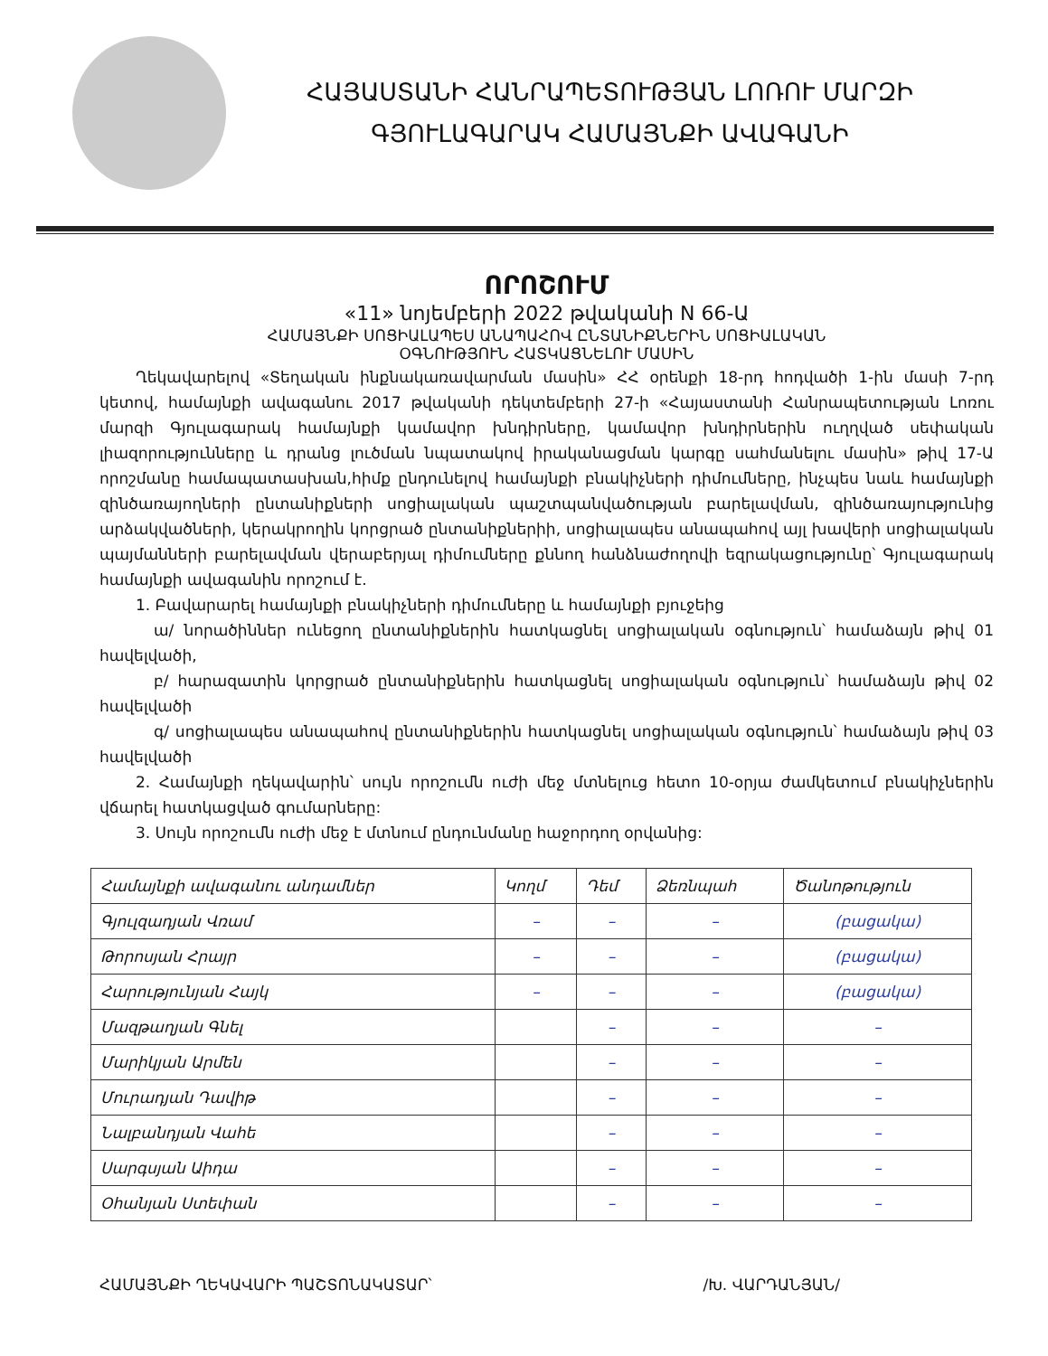ՀԱՅԱՍՏԱՆԻ ՀԱՆՐԱՊԵՏՈՒԹՅԱՆ ԼՈՌՈՒ ՄԱՐԶԻ
ԳՅՈՒԼԱԳԱՐԱԿ ՀԱՄԱՅՆՔԻ ԱՎԱԳԱՆԻ
ՈՐՈՇՈՒՄ
«11» նոյեմբերի 2022 թվականի N 66-Ա
ՀԱՄԱՅՆՔԻ ՍՈՑԻԱԼԱՊԵՍ ԱՆԱՊԱՀՈՎ ԸՆՏԱՆԻՔՆԵՐԻՆ ՍՈՑԻԱԼԱԿԱՆ
ՕԳՆՈՒԹՅՈՒՆ ՀԱՏԿԱՑՆԵԼՈՒ ՄԱՍԻՆ
Ղեկավարելով «Տեղական ինքնակառավարման մասին» ՀՀ օրենքի 18-րդ հոդվածի 1-ին մասի 7-րդ կետով, համայնքի ավագանու 2017 թվականի դեկտեմբերի 27-ի «Հայաստանի Հանրապետության Լոռու մարզի Գյուլագարակ համայնքի կամավոր խնդիրները, կամավոր խնդիրներին ուղղված սեփական լիազորությունները և դրանց լուծման նպատակով իրականացման կարգը սահմանելու մասին» թիվ 17-Ա որոշմանը համապատասխան,հիմք ընդունելով համայնքի բնակիչների դիմումները, ինչպես նաև համայնքի զինծառայողների ընտանիքների սոցիալական պաշտպանվածության բարելավման, զինծառայությունից արձակվածների, կերակրողին կորցրած ընտանիքներիի, սոցիալապես անապահով այլ խավերի սոցիալական պայմանների բարելավման վերաբերյալ դիմումները քննող հանձնաժողովի եզրակացությունը՝ Գյուլագարակ համայնքի ավագանին որոշում է.
1. Բավարարել համայնքի բնակիչների դիմումները և համայնքի բյուջեից
ա/ նորածիններ ունեցող ընտանիքներին հատկացնել սոցիալական օգնություն՝ համաձայն թիվ 01 հավելվածի,
բ/ հարազատին կորցրած ընտանիքներին հատկացնել սոցիալական օգնություն՝ համաձայն թիվ 02 հավելվածի
գ/ սոցիալապես անապահով ընտանիքներին հատկացնել սոցիալական օգնություն՝ համաձայն թիվ 03 հավելվածի
2. Համայնքի ղեկավարին՝ սույն որոշումն ուժի մեջ մտնելուց հետո 10-օրյա ժամկետում բնակիչներին վճարել հատկացված գումարները:
3. Սույն որոշումն ուժի մեջ է մտնում ընդունմանը հաջորդող օրվանից:
| Համայնքի ավագանու անդամներ | Կողմ | Դեմ | Ձեռնպահ | Ծանոթություն |
| --- | --- | --- | --- | --- |
| Գյուլզադյան Վռամ | – | – | – | (բացակա) |
| Թորոսյան Հրայր | – | – | – | (բացակա) |
| Հարությունյան Հայկ | – | – | – | (բացակա) |
| Մազթաղյան Գնել | | – | – | – |
| Մարիկյան Արմեն | | – | – | – |
| Մուրադյան Դավիթ | | – | – | – |
| Նալբանդյան Վահե | | – | – | – |
| Սարգսյան Աիդա | | – | – | – |
| Օհանյան Ստեփան | | – | – | – |
ՀԱՄԱՅՆՔԻ ՂԵԿԱՎԱՐԻ ՊԱՇՏՈՆԱԿԱՏԱՐ՝ /Խ. ՎԱՐԴԱՆՅԱՆ/